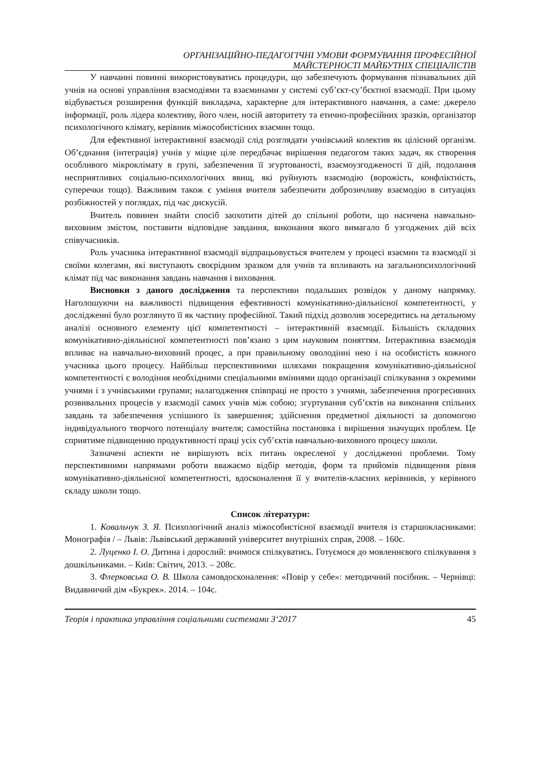ОРГАНІЗАЦІЙНО-ПЕДАГОГІЧНІ УМОВИ ФОРМУВАННЯ ПРОФЕСІЙНОЇ
МАЙСТЕРНОСТІ МАЙБУТНІХ СПЕЦІАЛІСТІВ
У навчанні повинні використовуватись процедури, що забезпечують формування пізнавальних дій учнів на основі управління взаємодіями та взаєминами у системі суб’єкт-су’бєктної взаємодії. При цьому відбувається розширення функцій викладача, характерне для інтерактивного навчання, а саме: джерело інформації, роль лідера колективу, його член, носій авторитету та етично-професійних зразків, організатор психологічного клімату, керівник міжособистісних взаємин тощо.
Для ефективної інтерактивної взаємодії слід розглядати учнівський колектив як цілісний організм. Об’єднання (інтеграція) учнів у міцне ціле передбачає вирішення педагогом таких задач, як створення особливого мікроклімату в групі, забезпечення її згуртованості, взаємоузгодженості її дій, подолання несприятливих соціально-психологічних явищ, які руйнують взаємодію (ворожість, конфліктність, суперечки тощо). Важливим також є уміння вчителя забезпечити доброзичливу взаємодію в ситуаціях розбіжностей у поглядах, під час дискусій.
Вчитель повинен знайти спосіб заохотити дітей до спільної роботи, що насичена навчально-виховним змістом, поставити відповідне завдання, виконання якого вимагало б узгоджених дій всіх співучасників.
Роль учасника інтерактивної взаємодії відпрацьовується вчителем у процесі взаємин та взаємодії зі своїми колегами, які виступають своєрідним зразком для учнів та впливають на загальнопсихологічний клімат під час виконання завдань навчання і виховання.
Висновки з даного дослідження та перспективи подальших розвідок у даному напрямку. Наголошуючи на важливості підвищення ефективності комунікативно-діяльнісної компетентності, у дослідженні було розглянуто її як частину професійної. Такий підхід дозволив зосередитись на детальному аналізі основного елементу цієї компетентності – інтерактивній взаємодії. Більшість складових комунікативно-діяльнісної компетентності пов’язано з цим науковим поняттям. Інтерактивна взаємодія впливає на навчально-виховний процес, а при правильному оволодінні нею і на особистість кожного учасника цього процесу. Найбільш перспективними шляхами покращення комунікативно-діяльнісної компетентності є володіння необхідними спеціальними вміннями щодо організації спілкування з окремими учнями і з учнівськими групами; налагодження співпраці не просто з учнями, забезпечення прогресивних розвивальних процесів у взаємодії самих учнів між собою; згуртування суб’єктів на виконання спільних завдань та забезпечення успішного їх завершення; здійснення предметної діяльності за допомогою індивідуального творчого потенціалу вчителя; самостійна постановка і вирішення значущих проблем. Це сприятиме підвищенню продуктивності праці усіх суб’єктів навчально-виховного процесу школи.
Зазначені аспекти не вирішують всіх питань окресленої у дослідженні проблеми. Тому перспективними напрямами роботи вважаємо відбір методів, форм та прийомів підвищення рівня комунікативно-діяльнісної компетентності, вдосконалення її у вчителів-класних керівників, у керівного складу школи тощо.
Список літератури:
1. Ковальчук З. Я. Психологічний аналіз міжособистісної взаємодії вчителя із старшокласниками: Монографія / – Львів: Львівський державний університет внутрішніх справ, 2008. – 160с.
2. Луценко І. О. Дитина і дорослий: вчимося спілкуватись. Готуємося до мовленнєвого спілкування з дошкільниками. – Київ: Світич, 2013. – 208с.
3. Флерковська О. В. Школа самовдосконалення: «Повір у себе»: методичний посібник. – Чернівці: Видавничий дім «Букрек». 2014. – 104с.
Теорія і практика управління соціальними системами 3‘2017 45